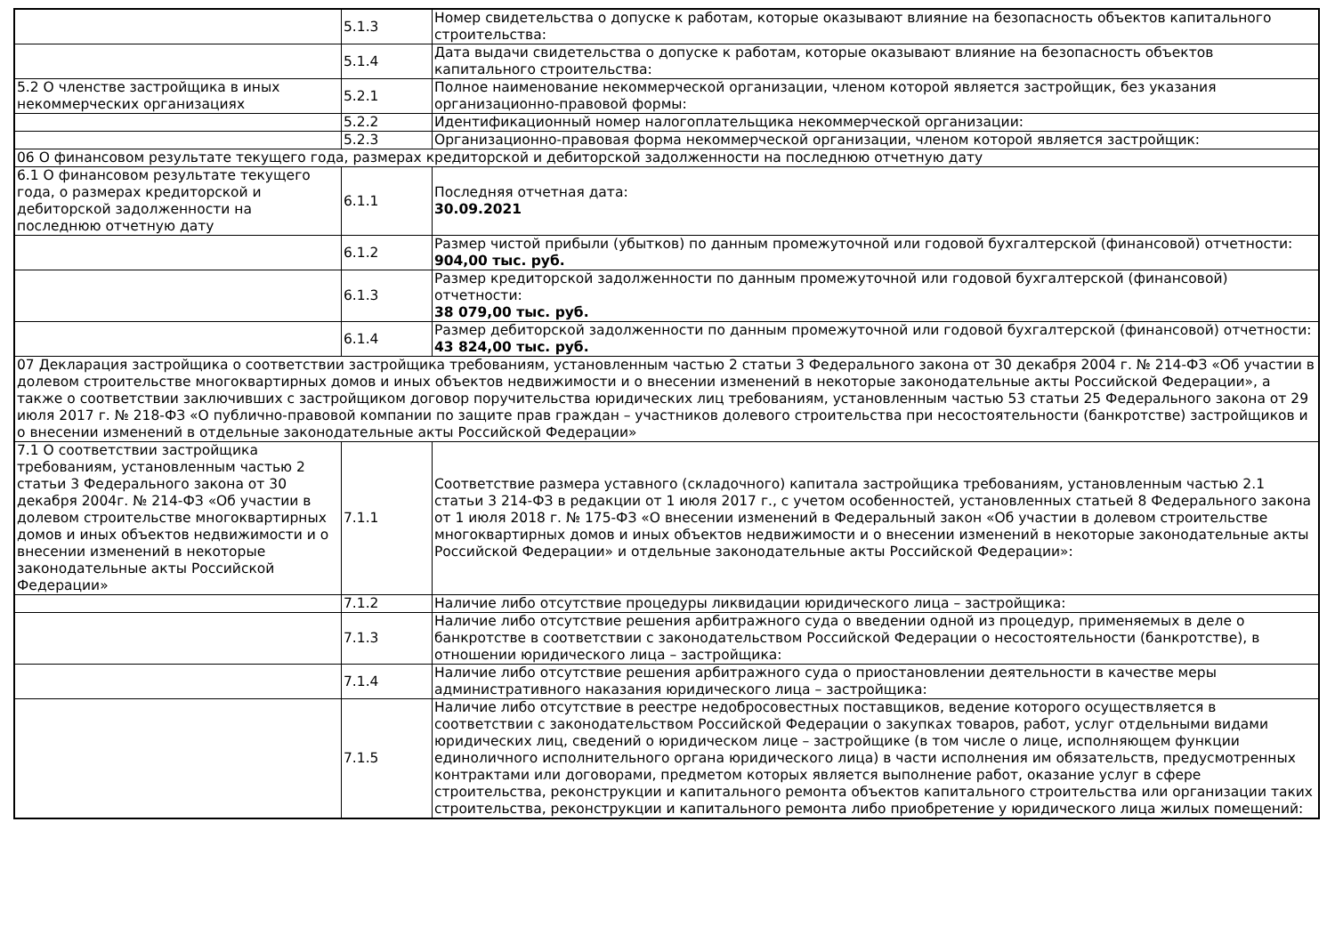| | 5.1.3 | Номер свидетельства о допуске к работам, которые оказывают влияние на безопасность объектов капитального строительства: |
| | 5.1.4 | Дата выдачи свидетельства о допуске к работам, которые оказывают влияние на безопасность объектов капитального строительства: |
| 5.2 О членстве застройщика в иных некоммерческих организациях | 5.2.1 | Полное наименование некоммерческой организации, членом которой является застройщик, без указания организационно-правовой формы: |
| | 5.2.2 | Идентификационный номер налогоплательщика некоммерческой организации: |
| | 5.2.3 | Организационно-правовая форма некоммерческой организации, членом которой является застройщик: |
| 06 О финансовом результате текущего года, размерах кредиторской и дебиторской задолженности на последнюю отчетную дату | | |
| 6.1 О финансовом результате текущего года, о размерах кредиторской и дебиторской задолженности на последнюю отчетную дату | 6.1.1 | Последняя отчетная дата: 30.09.2021 |
| | 6.1.2 | Размер чистой прибыли (убытков) по данным промежуточной или годовой бухгалтерской (финансовой) отчетности: 904,00 тыс. руб. |
| | 6.1.3 | Размер кредиторской задолженности по данным промежуточной или годовой бухгалтерской (финансовой) отчетности: 38 079,00 тыс. руб. |
| | 6.1.4 | Размер дебиторской задолженности по данным промежуточной или годовой бухгалтерской (финансовой) отчетности: 43 824,00 тыс. руб. |
| 07 Декларация застройщика о соответствии застройщика требованиям, установленным частью 2 статьи 3 Федерального закона от 30 декабря 2004 г. № 214-ФЗ «Об участии в долевом строительстве многоквартирных домов и иных объектов недвижимости и о внесении изменений в некоторые законодательные акты Российской Федерации», а также о соответствии заключивших с застройщиком договор поручительства юридических лиц требованиям, установленным частью 53 статьи 25 Федерального закона от 29 июля 2017 г. № 218-ФЗ «О публично-правовой компании по защите прав граждан – участников долевого строительства при несостоятельности (банкротстве) застройщиков и о внесении изменений в отдельные законодательные акты Российской Федерации» | | |
| 7.1 О соответствии застройщика требованиям, установленным частью 2 статьи 3 Федерального закона от 30 декабря 2004г. № 214-ФЗ «Об участии в долевом строительстве многоквартирных домов и иных объектов недвижимости и о внесении изменений в некоторые законодательные акты Российской Федерации» | 7.1.1 | Соответствие размера уставного (складочного) капитала застройщика требованиям, установленным частью 2.1 статьи 3 214-ФЗ в редакции от 1 июля 2017 г., с учетом особенностей, установленных статьей 8 Федерального закона от 1 июля 2018 г. № 175-ФЗ «О внесении изменений в Федеральный закон «Об участии в долевом строительстве многоквартирных домов и иных объектов недвижимости и о внесении изменений в некоторые законодательные акты Российской Федерации» и отдельные законодательные акты Российской Федерации»: |
| | 7.1.2 | Наличие либо отсутствие процедуры ликвидации юридического лица – застройщика: |
| | 7.1.3 | Наличие либо отсутствие решения арбитражного суда о введении одной из процедур, применяемых в деле о банкротстве в соответствии с законодательством Российской Федерации о несостоятельности (банкротстве), в отношении юридического лица – застройщика: |
| | 7.1.4 | Наличие либо отсутствие решения арбитражного суда о приостановлении деятельности в качестве меры административного наказания юридического лица – застройщика: |
| | 7.1.5 | Наличие либо отсутствие в реестре недобросовестных поставщиков, ведение которого осуществляется в соответствии с законодательством Российской Федерации о закупках товаров, работ, услуг отдельными видами юридических лиц, сведений о юридическом лице – застройщике (в том числе о лице, исполняющем функции единоличного исполнительного органа юридического лица) в части исполнения им обязательств, предусмотренных контрактами или договорами, предметом которых является выполнение работ, оказание услуг в сфере строительства, реконструкции и капитального ремонта объектов капитального строительства или организации таких строительства, реконструкции и капитального ремонта либо приобретение у юридического лица жилых помещений: |